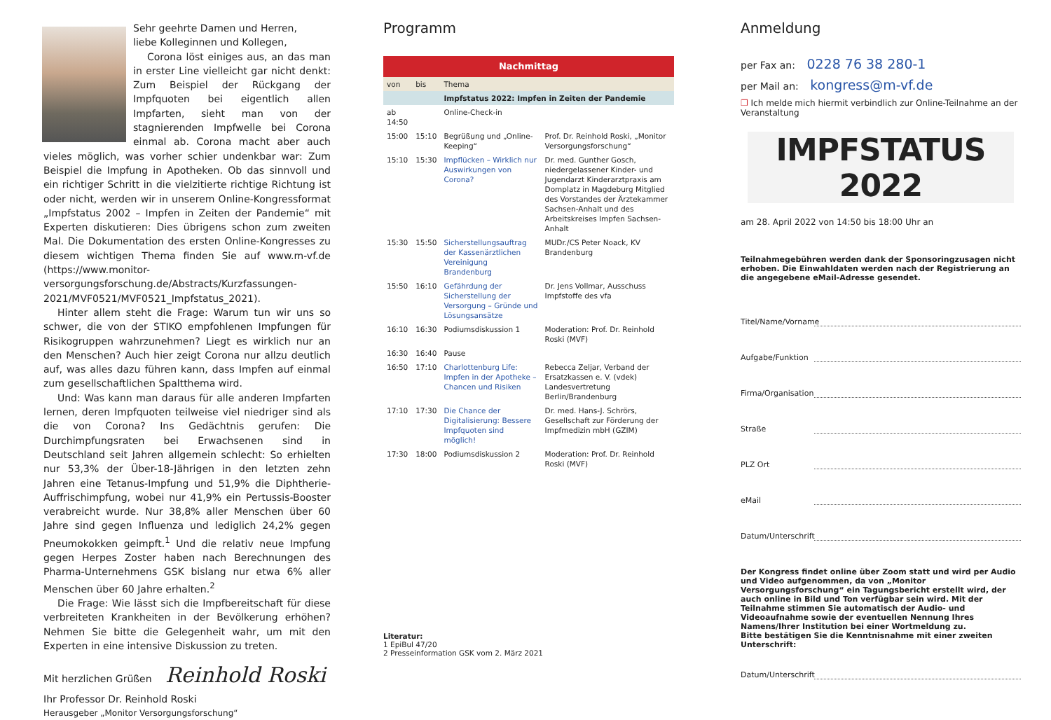Sehr geehrte Damen und Herren,
liebe Kolleginnen und Kollegen,
Corona löst einiges aus, an das man in erster Line vielleicht gar nicht denkt: Zum Beispiel der Rückgang der Impfquoten bei eigentlich allen Impfarten, sieht man von der stagnierenden Impfwelle bei Corona einmal ab. Corona macht aber auch vieles möglich, was vorher schier undenkbar war: Zum Beispiel die Impfung in Apotheken. Ob das sinnvoll und ein richtiger Schritt in die vielzitierte richtige Richtung ist oder nicht, werden wir in unserem Online-Kongressformat „Impfstatus 2002 – Impfen in Zeiten der Pandemie“ mit Experten diskutieren: Dies übrigens schon zum zweiten Mal. Die Dokumentation des ersten Online-Kongresses zu diesem wichtigen Thema finden Sie auf www.m-vf.de (https://www.monitor-versorgungsforschung.de/Abstracts/Kurzfassungen-2021/MVF0521/MVF0521_Impfstatus_2021).
Hinter allem steht die Frage: Warum tun wir uns so schwer, die von der STIKO empfohlenen Impfungen für Risikogruppen wahrzunehmen? Liegt es wirklich nur an den Menschen? Auch hier zeigt Corona nur allzu deutlich auf, was alles dazu führen kann, dass Impfen auf einmal zum gesellschaftlichen Spaltthema wird.
Und: Was kann man daraus für alle anderen Impfarten lernen, deren Impfquoten teilweise viel niedriger sind als die von Corona? Ins Gedächtnis gerufen: Die Durchimpfungsraten bei Erwachsenen sind in Deutschland seit Jahren allgemein schlecht: So erhielten nur 53,3% der Über-18-Jährigen in den letzten zehn Jahren eine Tetanus-Impfung und 51,9% die Diphtherie-Auffrischimpfung, wobei nur 41,9% ein Pertussis-Booster verabreicht wurde. Nur 38,8% aller Menschen über 60 Jahre sind gegen Influenza und lediglich 24,2% gegen Pneumokokken geimpft.<sup>1</sup> Und die relativ neue Impfung gegen Herpes Zoster haben nach Berechnungen des Pharma-Unternehmens GSK bislang nur etwa 6% aller Menschen über 60 Jahre erhalten.<sup>2</sup>
Die Frage: Wie lässt sich die Impfbereitschaft für diese verbreiteten Krankheiten in der Bevölkerung erhöhen? Nehmen Sie bitte die Gelegenheit wahr, um mit den Experten in eine intensive Diskussion zu treten.
Mit herzlichen Grüßen Reinhold Roski
Ihr Professor Dr. Reinhold Roski
Herausgeber „Monitor Versorgungsforschung“
Programm
| Nachmittag | | | |
| von | bis | Thema | |
| | | Impfstatus 2022: Impfen in Zeiten der Pandemie | |
| ab 14:50 | | Online-Check-in | |
| 15:00 | 15:10 | Begrüßung und „Online-Keeping“ | Prof. Dr. Reinhold Roski, „Monitor Versorgungsforschung“ |
| 15:10 | 15:30 | Impflücken – Wirklich nur Auswirkungen von Corona? | Dr. med. Gunther Gosch, niedergelassener Kinder- und Jugendarzt Kinderarztpraxis am Domplatz in Magdeburg Mitglied des Vorstandes der Ärztekammer Sachsen-Anhalt und des Arbeitskreises Impfen Sachsen-Anhalt |
| 15:30 | 15:50 | Sicherstellungsauftrag der Kassenärztlichen Vereinigung Brandenburg | MUDr./CS Peter Noack, KV Brandenburg |
| 15:50 | 16:10 | Gefährdung der Sicherstellung der Versorgung – Gründe und Lösungsansätze | Dr. Jens Vollmar, Ausschuss Impfstoffe des vfa |
| 16:10 | 16:30 | Podiumsdiskussion 1 | Moderation: Prof. Dr. Reinhold Roski (MVF) |
| 16:30 | 16:40 | Pause | |
| 16:50 | 17:10 | Charlottenburg Life: Impfen in der Apotheke – Chancen und Risiken | Rebecca Zeljar, Verband der Ersatzkassen e. V. (vdek) Landesvertretung Berlin/Brandenburg |
| 17:10 | 17:30 | Die Chance der Digitalisierung: Bessere Impfquoten sind möglich! | Dr. med. Hans-J. Schrörs, Gesellschaft zur Förderung der Impfmedizin mbH (GZIM) |
| 17:30 | 18:00 | Podiumsdiskussion 2 | Moderation: Prof. Dr. Reinhold Roski (MVF) |
Literatur:
1 EpiBul 47/20
2 Presseinformation GSK vom 2. März 2021
Anmeldung
per Fax an: 0228 76 38 280-1
per Mail an: kongress@m-vf.de
❐ Ich melde mich hiermit verbindlich zur Online-Teilnahme an der Veranstaltung
IMPFSTATUS 2022
am 28. April 2022 von 14:50 bis 18:00 Uhr an
Teilnahmegebühren werden dank der Sponsoringzusagen nicht erhoben. Die Einwahldaten werden nach der Registrierung an die angegebene eMail-Adresse gesendet.
Titel/Name/Vorname
Aufgabe/Funktion
Firma/Organisation
Straße
PLZ Ort
eMail
Datum/Unterschrift
Der Kongress findet online über Zoom statt und wird per Audio und Video aufgenommen, da von „Monitor Versorgungsforschung“ ein Tagungsbericht erstellt wird, der auch online in Bild und Ton verfügbar sein wird. Mit der Teilnahme stimmen Sie automatisch der Audio- und Videoaufnahme sowie der eventuellen Nennung Ihres Namens/Ihrer Institution bei einer Wortmeldung zu.
Bitte bestätigen Sie die Kenntnisnahme mit einer zweiten Unterschrift:
Datum/Unterschrift